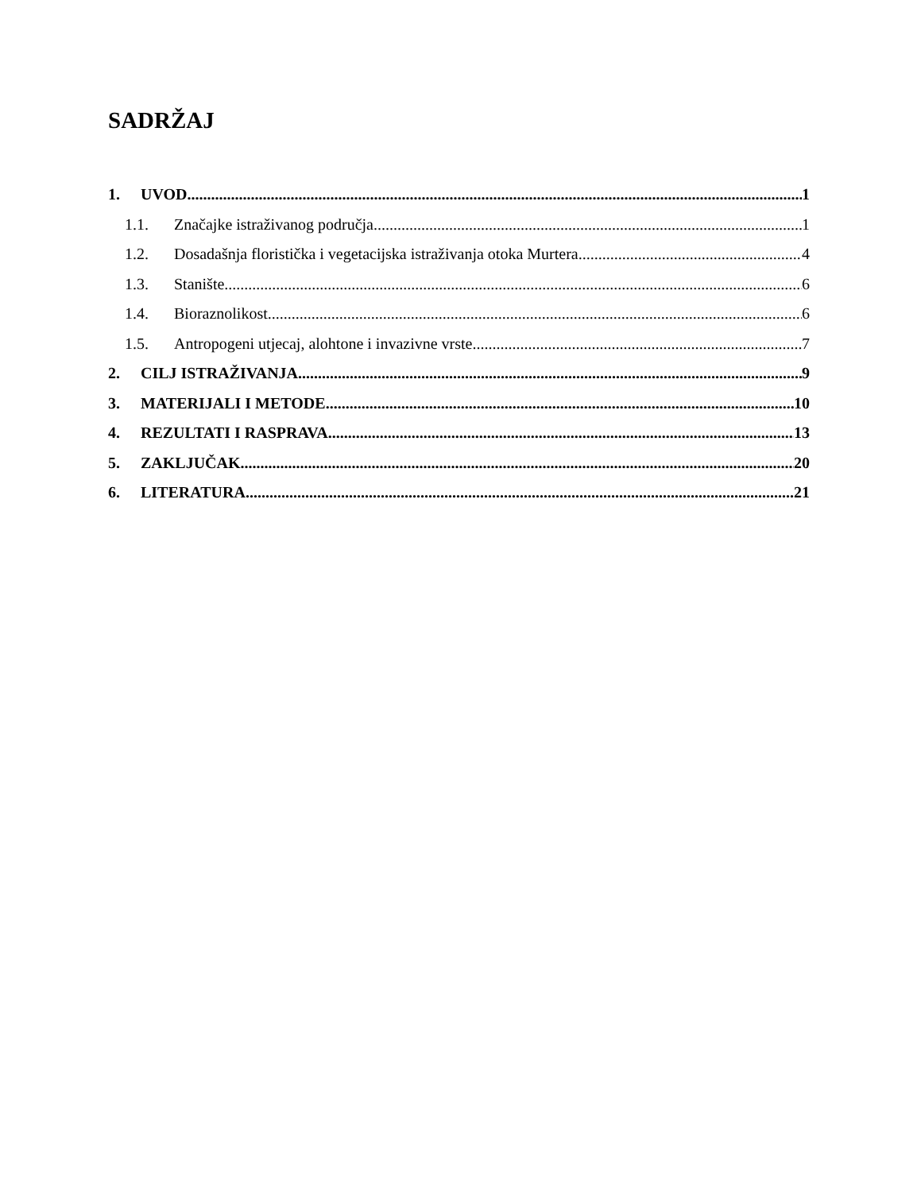SADRŽAJ
1. UVOD 1
1.1. Značajke istraživanog područja 1
1.2. Dosadašnja floristička i vegetacijska istraživanja otoka Murtera 4
1.3. Stanište 6
1.4. Bioraznolikost 6
1.5. Antropogeni utjecaj, alohtone i invazivne vrste 7
2. CILJ ISTRAŽIVANJA 9
3. MATERIJALI I METODE 10
4. REZULTATI I RASPRAVA 13
5. ZAKLJUČAK 20
6. LITERATURA 21